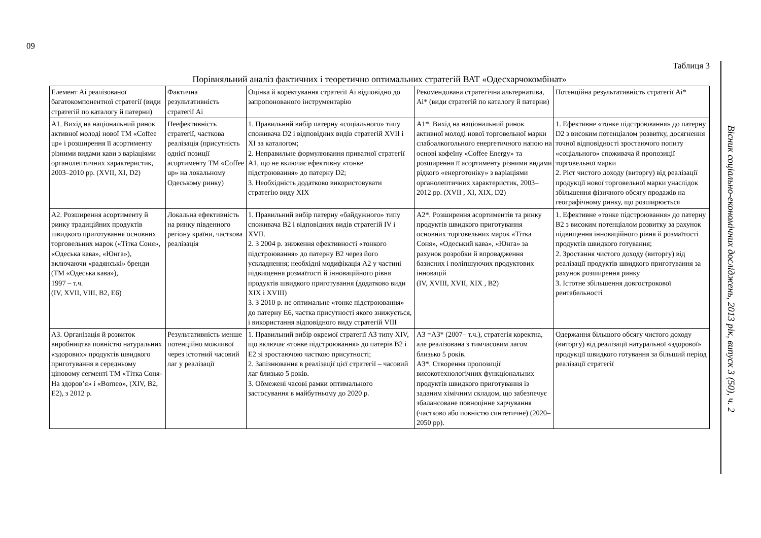60
Таблиця 3
Порівняльний аналіз фактичних і теоретично оптимальних стратегій ВАТ «Одесхарчокомбінат»
| Елемент Ai реалізованої багатокомпонентної стратегії (види стратегій по каталогу й патерни) | Фактична результативність стратегії Ai | Оцінка й коректування стратегії Ai відповідно до запропонованого інструментарію | Рекомендована стратегічна альтернатива, Ai* (види стратегій по каталогу й патерни) | Потенційна результативність стратегії Ai* |
| А1. Вихід на національний ринок активної молоді нової ТМ «Coffee up» і розширення її асортименту різними видами кави з варіаціями органолептичних характеристик, 2003–2010 рр. (XVII, XI, D2) | Неефективність стратегії, часткова реалізація (присутність однієї позиції асортименту ТМ «Coffee up» на локальному Одеському ринку) | 1. Правильний вибір патерну «соціального» типу споживача D2 і відповідних видів стратегій XVII і XI за каталогом; 2. Неправильне формулювання приватної стратегії А1, що не включає ефективну «тонке підстроювання» до патерну D2; 3. Необхідність додатково використовувати стратегію виду XIX | А1*. Вихід на національний ринок активної молоді нової торговельної марки слабоалкогольного енергетичного напою на основі кофеїну «Coffee Energy» та розширення її асортименту різними видами рідкого «енерготоніку» з варіаціями органолептичних характеристик, 2003–2012 рр. (XVII , XI, XIX, D2) | 1. Ефективне «тонке підстроювання» до патерну D2 з високим потенціалом розвитку, досягнення точної відповідності зростаючого попиту «соціального» споживача й пропозиції торговельної марки 2. Ріст чистого доходу (виторгу) від реалізації продукції нової торговельної марки унаслідок збільшення фізичного обсягу продажів на географічному ринку, що розширюється |
| А2. Розширення асортименту й ринку традиційних продуктів швидкого приготування основних торговельних марок («Тітка Соня», «Одеська кава», «Юнга»), включаючи «радянські» бренди (ТМ «Одеська кава»), 1997 – т.ч. (IV, XVII, VIII, B2, E6) | Локальна ефективність на ринку південного регіону країни, часткова реалізація | 1. Правильний вибір патерну «байдужного» типу споживача B2 і відповідних видів стратегій IV і XVII. 2. З 2004 р. зниження ефективності «тонкого підстроювання» до патерну B2 через його ускладнення; необхідні модифікація А2 у частині підвищення розмаїтості й інноваційного рівня продуктів швидкого приготування (додатково види XIX і XVIII) 3. З 2010 р. не оптимальне «тонке підстроювання» до патерну E6, частка присутності якого знижується, і використання відповідного виду стратегій VIII | А2*. Розширення асортиментів та ринку продуктів швидкого приготування основних торговельних марок «Тітка Соня», «Одеський кава», «Юнга» за рахунок розробки й впровадження базисних і поліпшуючих продуктових інновацій (IV, XVIII, XVII, XIX , B2) | 1. Ефективне «тонке підстроювання» до патерну B2 з високим потенціалом розвитку за рахунок підвищення інноваційного рівня й розмаїтості продуктів швидкого готування; 2. Зростання чистого доходу (виторгу) від реалізації продуктів швидкого приготування за рахунок розширення ринку 3. Істотне збільшення довгострокової рентабельності |
| А3. Організація й розвиток виробництва повністю натуральних «здорових» продуктів швидкого приготування в середньому ціновому сегменті ТМ «Тітка Соня-На здоров’я» і «Borneo», (XIV, B2, E2), з 2012 р. | Результативність менше потенційно можливої через істотний часовий лаг у реалізації | 1. Правильний вибір окремої стратегії А3 типу XIV, що включає «тонке підстроювання» до патерів B2 і E2 зі зростаючою часткою присутності; 2. Запізнювання в реалізації цієї стратегії – часовий лаг близько 5 років. 3. Обмежені часові рамки оптимального застосування в майбутньому до 2020 р. | А3 =А3* (2007– т.ч.), стратегія коректна, але реалізована з тимчасовим лагом близько 5 років. А3*. Створення пропозиції високотехнологічних функціональних продуктів швидкого приготування із заданим хімічним складом, що забезпечує збалансоване повноцінне харчування (частково або повністю синтетичне) (2020–2050 рр). | Одержання більшого обсягу чистого доходу (виторгу) від реалізації натуральної «здорової» продукції швидкого готування за більший період реалізації стратегії |
Вісник соціально-економічних досліджень, 2013 рік, випуск 3 (50), ч. 2